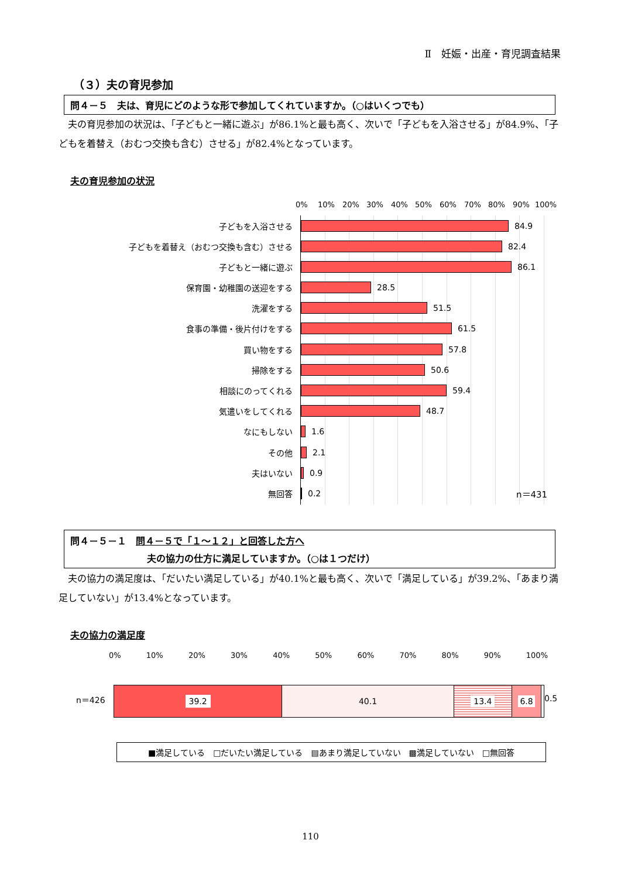Ⅱ　妊娠・出産・育児調査結果
（３）夫の育児参加
問４－５　夫は、育児にどのような形で参加してくれていますか。（○はいくつでも）
　夫の育児参加の状況は、「子どもと一緒に遊ぶ」が86.1%と最も高く、次いで「子どもを入浴させる」が84.9%、「子どもを着替え（おむつ交換も含む）させる」が82.4%となっています。
夫の育児参加の状況
0% 10% 20% 30% 40% 50% 60% 70% 80% 90% 100%
子どもを入浴させる 84.9
子どもを着替え（おむつ交換も含む）させる 82.4
子どもと一緒に遊ぶ 86.1
保育園・幼稚園の送迎をする 28.5
洗濯をする 51.5
食事の準備・後片付けをする 61.5
買い物をする 57.8
掃除をする 50.6
相談にのってくれる 59.4
気遣いをしてくれる 48.7
なにもしない 1.6
その他 2.1
夫はいない 0.9
無回答 0.2 n＝431
問４－５－１　問４－５で「１～１２」と回答した方へ
夫の協力の仕方に満足していますか。（○は１つだけ）
　夫の協力の満足度は、「だいたい満足している」が40.1%と最も高く、次いで「満足している」が39.2%、「あまり満足していない」が13.4%となっています。
夫の協力の満足度
0% 10% 20% 30% 40% 50% 60% 70% 80% 90% 100%
n＝426
39.2
40.1 13.4 6.8
0.5
■満足している　□だいたい満足している　▤あまり満足していない　▩満足していない　□無回答
110